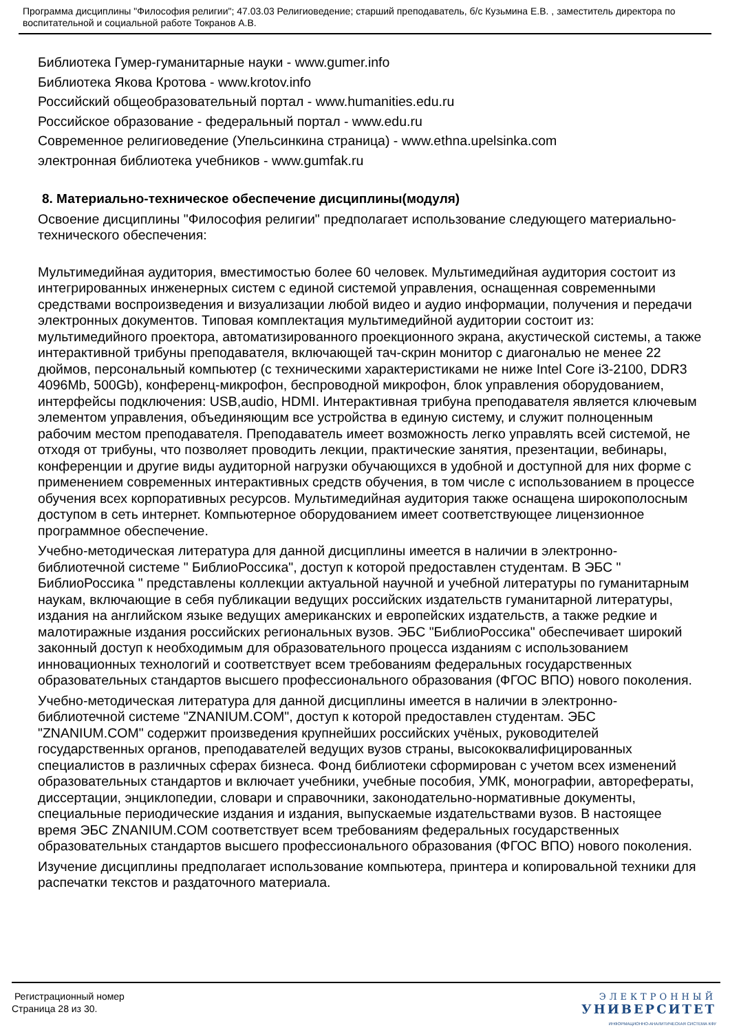Программа дисциплины "Философия религии"; 47.03.03 Религиоведение; старший преподаватель, б/с Кузьмина Е.В. , заместитель директора по воспитательной и социальной работе Токранов А.В.
Библиотека Гумер-гуманитарные науки - www.gumer.info
Библиотека Якова Кротова - www.krotov.info
Российский общеобразовательный портал - www.humanities.edu.ru
Российское образование - федеральный портал - www.edu.ru
Современное религиоведение (Упельсинкина страница) - www.ethna.upelsinka.com
электронная библиотека учебников - www.gumfak.ru
8. Материально-техническое обеспечение дисциплины(модуля)
Освоение дисциплины "Философия религии" предполагает использование следующего материально-технического обеспечения:
Мультимедийная аудитория, вместимостью более 60 человек. Мультимедийная аудитория состоит из интегрированных инженерных систем с единой системой управления, оснащенная современными средствами воспроизведения и визуализации любой видео и аудио информации, получения и передачи электронных документов. Типовая комплектация мультимедийной аудитории состоит из: мультимедийного проектора, автоматизированного проекционного экрана, акустической системы, а также интерактивной трибуны преподавателя, включающей тач-скрин монитор с диагональю не менее 22 дюймов, персональный компьютер (с техническими характеристиками не ниже Intel Core i3-2100, DDR3 4096Mb, 500Gb), конференц-микрофон, беспроводной микрофон, блок управления оборудованием, интерфейсы подключения: USB,audio, HDMI. Интерактивная трибуна преподавателя является ключевым элементом управления, объединяющим все устройства в единую систему, и служит полноценным рабочим местом преподавателя. Преподаватель имеет возможность легко управлять всей системой, не отходя от трибуны, что позволяет проводить лекции, практические занятия, презентации, вебинары, конференции и другие виды аудиторной нагрузки обучающихся в удобной и доступной для них форме с применением современных интерактивных средств обучения, в том числе с использованием в процессе обучения всех корпоративных ресурсов. Мультимедийная аудитория также оснащена широкополосным доступом в сеть интернет. Компьютерное оборудованием имеет соответствующее лицензионное программное обеспечение.
Учебно-методическая литература для данной дисциплины имеется в наличии в электронно-библиотечной системе " БиблиоРоссика", доступ к которой предоставлен студентам. В ЭБС " БиблиоРоссика " представлены коллекции актуальной научной и учебной литературы по гуманитарным наукам, включающие в себя публикации ведущих российских издательств гуманитарной литературы, издания на английском языке ведущих американских и европейских издательств, а также редкие и малотиражные издания российских региональных вузов. ЭБС "БиблиоРоссика" обеспечивает широкий законный доступ к необходимым для образовательного процесса изданиям с использованием инновационных технологий и соответствует всем требованиям федеральных государственных образовательных стандартов высшего профессионального образования (ФГОС ВПО) нового поколения.
Учебно-методическая литература для данной дисциплины имеется в наличии в электронно-библиотечной системе "ZNANIUM.COM", доступ к которой предоставлен студентам. ЭБС "ZNANIUM.COM" содержит произведения крупнейших российских учёных, руководителей государственных органов, преподавателей ведущих вузов страны, высококвалифицированных специалистов в различных сферах бизнеса. Фонд библиотеки сформирован с учетом всех изменений образовательных стандартов и включает учебники, учебные пособия, УМК, монографии, авторефераты, диссертации, энциклопедии, словари и справочники, законодательно-нормативные документы, специальные периодические издания и издания, выпускаемые издательствами вузов. В настоящее время ЭБС ZNANIUM.COM соответствует всем требованиям федеральных государственных образовательных стандартов высшего профессионального образования (ФГОС ВПО) нового поколения.
Изучение дисциплины предполагает использование компьютера, принтера и копировальной техники для распечатки текстов и раздаточного материала.
Регистрационный номер
Страница 28 из 30.
ЭЛЕКТРОННЫЙ
УНИВЕРСИТЕТ
ИНФОРМАЦИОННО-АНАЛИТИЧЕСКАЯ СИСТЕМА КФУ